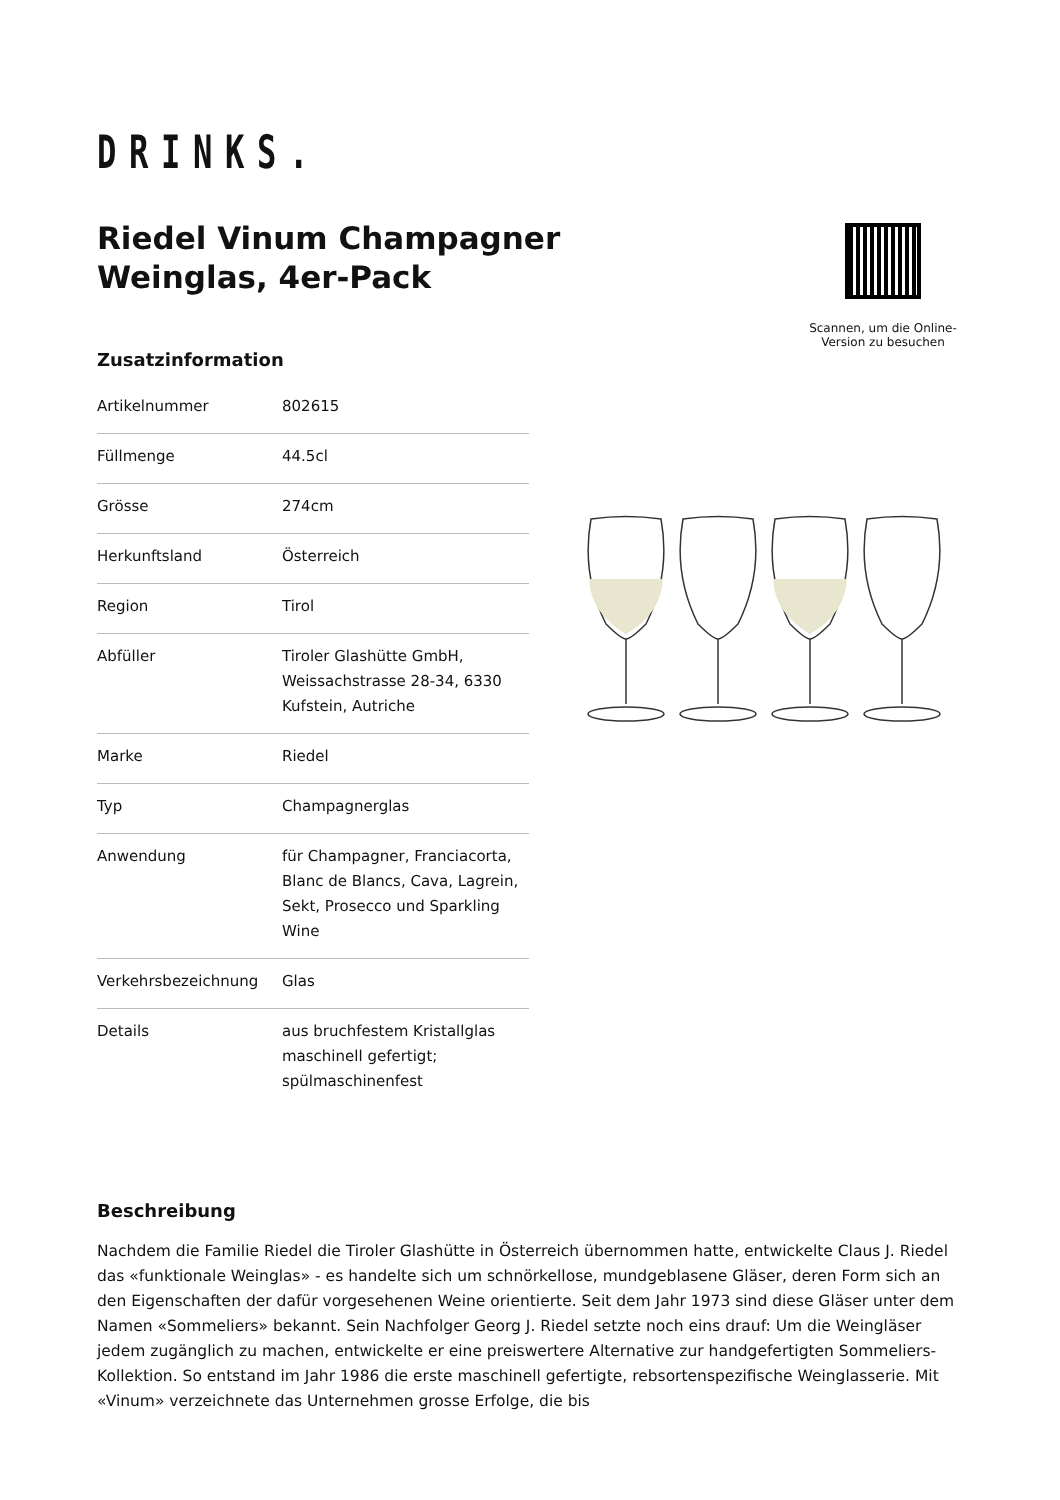DRINKS.
Riedel Vinum Champagner
Weinglas, 4er-Pack
Scannen, um die Online-Version zu besuchen
Zusatzinformation
| Artikelnummer | 802615 |
| Füllmenge | 44.5cl |
| Grösse | 274cm |
| Herkunftsland | Österreich |
| Region | Tirol |
| Abfüller | Tiroler Glashütte GmbH, Weissachstrasse 28-34, 6330 Kufstein, Autriche |
| Marke | Riedel |
| Typ | Champagnerglas |
| Anwendung | für Champagner, Franciacorta, Blanc de Blancs, Cava, Lagrein, Sekt, Prosecco und Sparkling Wine |
| Verkehrsbezeichnung | Glas |
| Details | aus bruchfestem Kristallglas maschinell gefertigt; spülmaschinenfest |
Beschreibung
Nachdem die Familie Riedel die Tiroler Glashütte in Österreich übernommen hatte, entwickelte Claus J. Riedel das «funktionale Weinglas» - es handelte sich um schnörkellose, mundgeblasene Gläser, deren Form sich an den Eigenschaften der dafür vorgesehenen Weine orientierte. Seit dem Jahr 1973 sind diese Gläser unter dem Namen «Sommeliers» bekannt. Sein Nachfolger Georg J. Riedel setzte noch eins drauf: Um die Weingläser jedem zugänglich zu machen, entwickelte er eine preiswertere Alternative zur handgefertigten Sommeliers-Kollektion. So entstand im Jahr 1986 die erste maschinell gefertigte, rebsortenspezifische Weinglasserie. Mit «Vinum» verzeichnete das Unternehmen grosse Erfolge, die bis